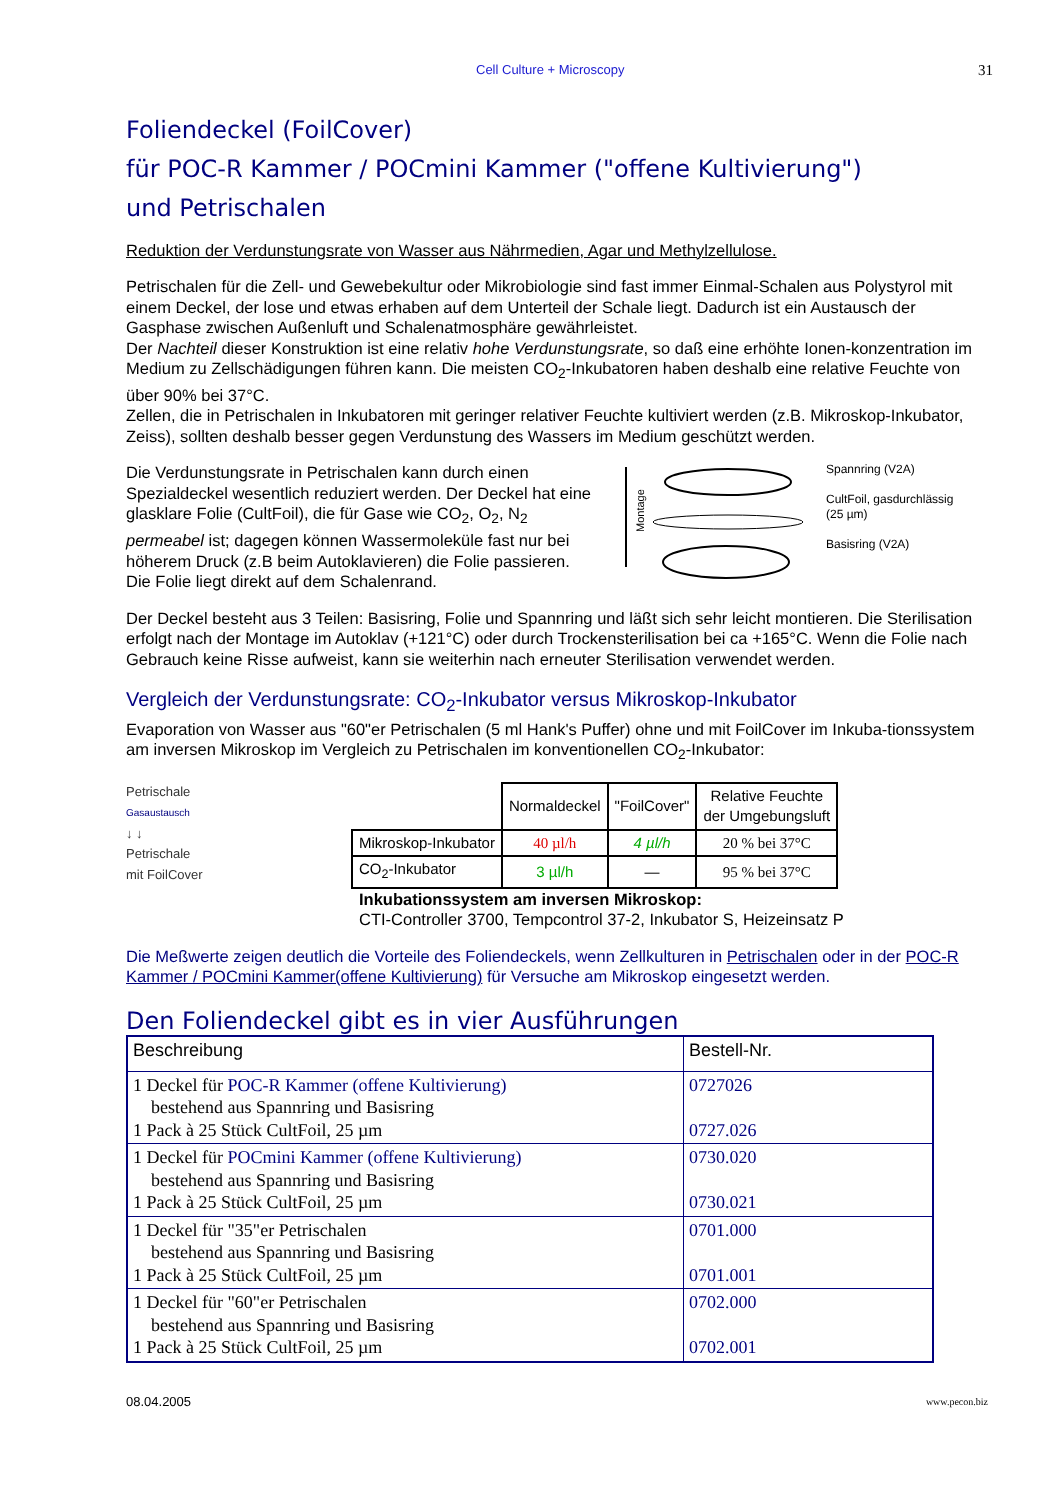Cell Culture + Microscopy 31
Foliendeckel (FoilCover)
für POC-R Kammer / POCmini Kammer ("offene Kultivierung")
und Petrischalen
Reduktion der Verdunstungsrate von Wasser aus Nährmedien, Agar und Methylzellulose.
Petrischalen für die Zell- und Gewebekultur oder Mikrobiologie sind fast immer Einmal-Schalen aus Polystyrol mit einem Deckel, der lose und etwas erhaben auf dem Unterteil der Schale liegt. Dadurch ist ein Austausch der Gasphase zwischen Außenluft und Schalenatmosphäre gewährleistet.
Der Nachteil dieser Konstruktion ist eine relativ hohe Verdunstungsrate, so daß eine erhöhte Ionen-konzentration im Medium zu Zellschädigungen führen kann. Die meisten CO<sub>2</sub>-Inkubatoren haben deshalb eine relative Feuchte von über 90% bei 37°C.
Zellen, die in Petrischalen in Inkubatoren mit geringer relativer Feuchte kultiviert werden (z.B. Mikroskop-Inkubator, Zeiss), sollten deshalb besser gegen Verdunstung des Wassers im Medium geschützt werden.
Die Verdunstungsrate in Petrischalen kann durch einen Spezialdeckel wesentlich reduziert werden. Der Deckel hat eine glasklare Folie (CultFoil), die für Gase wie CO<sub>2</sub>, O<sub>2</sub>, N<sub>2</sub> permeabel ist; dagegen können Wassermoleküle fast nur bei höherem Druck (z.B beim Autoklavieren) die Folie passieren. Die Folie liegt direkt auf dem Schalenrand.
Montage
Spannring (V2A)
CultFoil, gasdurchlässig
(25 µm)
Basisring (V2A)
Der Deckel besteht aus 3 Teilen: Basisring, Folie und Spannring und läßt sich sehr leicht montieren. Die Sterilisation erfolgt nach der Montage im Autoklav (+121°C) oder durch Trockensterilisation bei ca +165°C. Wenn die Folie nach Gebrauch keine Risse aufweist, kann sie weiterhin nach erneuter Sterilisation verwendet werden.
Vergleich der Verdunstungsrate: CO<sub>2</sub>-Inkubator versus Mikroskop-Inkubator
Evaporation von Wasser aus "60"er Petrischalen (5 ml Hank's Puffer) ohne und mit FoilCover im Inkuba-tionssystem am inversen Mikroskop im Vergleich zu Petrischalen im konventionellen CO<sub>2</sub>-Inkubator:
Petrischale
Gasaustausch
↓ ↓
Petrischale
mit FoilCover
| | Normaldeckel | "FoilCover" | Relative Feuchte der Umgebungsluft |
| --- | --- | --- | --- |
| Mikroskop-Inkubator | 40 µl/h | 4 µl/h | 20 % bei 37°C |
| CO<sub>2</sub>-Inkubator | 3 µl/h | — | 95 % bei 37°C |
Inkubationssystem am inversen Mikroskop:
CTI-Controller 3700, Tempcontrol 37-2, Inkubator S, Heizeinsatz P
Die Meßwerte zeigen deutlich die Vorteile des Foliendeckels, wenn Zellkulturen in Petrischalen oder in der POC-R Kammer / POCmini Kammer(offene Kultivierung) für Versuche am Mikroskop eingesetzt werden.
Den Foliendeckel gibt es in vier Ausführungen
| Beschreibung | Bestell-Nr. |
| --- | --- |
| 1 Deckel für POC-R Kammer (offene Kultivierung) bestehend aus Spannring und Basisring 1 Pack à 25 Stück CultFoil, 25 µm | 0727026 0727.026 |
| 1 Deckel für POCmini Kammer (offene Kultivierung) bestehend aus Spannring und Basisring 1 Pack à 25 Stück CultFoil, 25 µm | 0730.020 0730.021 |
| 1 Deckel für "35"er Petrischalen bestehend aus Spannring und Basisring 1 Pack à 25 Stück CultFoil, 25 µm | 0701.000 0701.001 |
| 1 Deckel für "60"er Petrischalen bestehend aus Spannring und Basisring 1 Pack à 25 Stück CultFoil, 25 µm | 0702.000 0702.001 |
08.04.2005 www.pecon.biz